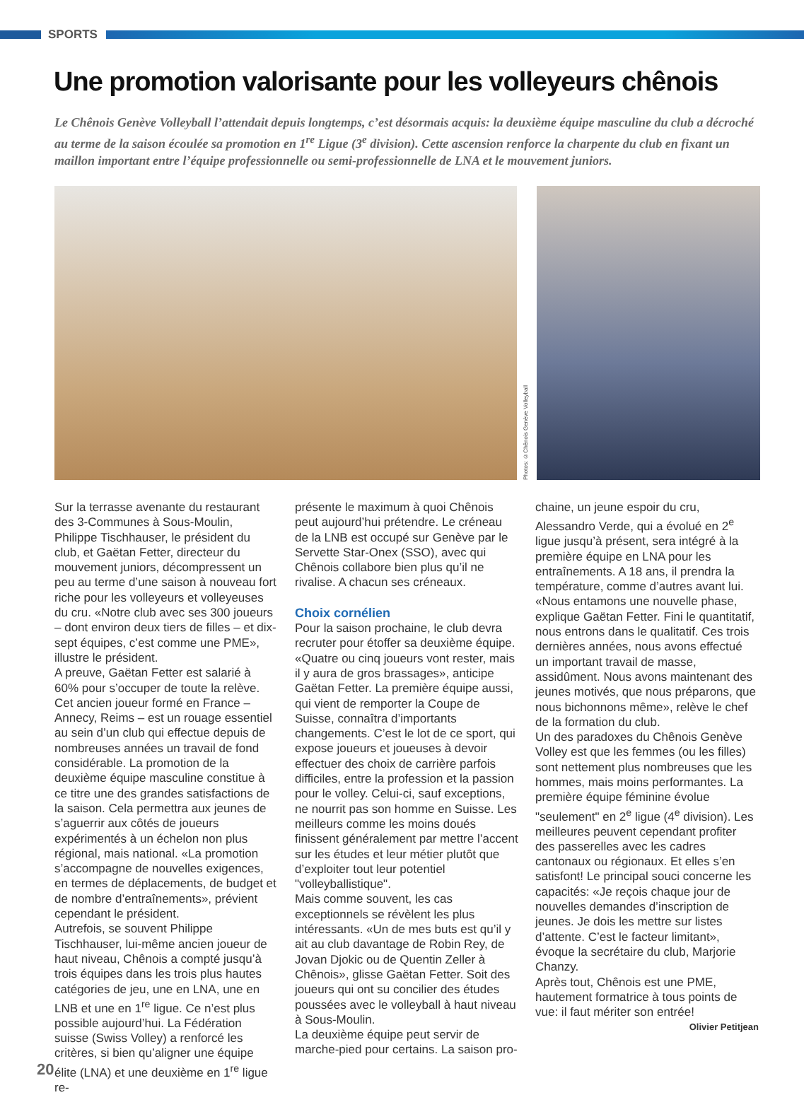SPORTS
Une promotion valorisante pour les volleyeurs chênois
Le Chênois Genève Volleyball l’attendait depuis longtemps, c’est désormais acquis: la deuxième équipe masculine du club a décroché au terme de la saison écoulée sa promotion en 1<sup>re</sup> Ligue (3<sup>e</sup> division). Cette ascension renforce la charpente du club en fixant un maillon important entre l’équipe professionnelle ou semi-professionnelle de LNA et le mouvement juniors.
Photos: ©Chênois Genève Volleyball
Sur la terrasse avenante du restaurant des 3-Communes à Sous-Moulin, Philippe Tischhauser, le président du club, et Gaëtan Fetter, directeur du mouvement juniors, décompressent un peu au terme d’une saison à nouveau fort riche pour les volleyeurs et volleyeuses du cru. «Notre club avec ses 300 joueurs – dont environ deux tiers de filles – et dix-sept équipes, c’est comme une PME», illustre le président.
A preuve, Gaëtan Fetter est salarié à 60% pour s’occuper de toute la relève. Cet ancien joueur formé en France – Annecy, Reims – est un rouage essentiel au sein d’un club qui effectue depuis de nombreuses années un travail de fond considérable. La promotion de la deuxième équipe masculine constitue à ce titre une des grandes satisfactions de la saison. Cela permettra aux jeunes de s’aguerrir aux côtés de joueurs expérimentés à un échelon non plus régional, mais national. «La promotion s’accompagne de nouvelles exigences, en termes de déplacements, de budget et de nombre d’entraînements», prévient cependant le président.
Autrefois, se souvent Philippe Tischhauser, lui-même ancien joueur de haut niveau, Chênois a compté jusqu’à trois équipes dans les trois plus hautes catégories de jeu, une en LNA, une en LNB et une en 1<sup>re</sup> ligue. Ce n’est plus possible aujourd’hui. La Fédération suisse (Swiss Volley) a renforcé les critères, si bien qu’aligner une équipe élite (LNA) et une deuxième en 1<sup>re</sup> ligue re-
présente le maximum à quoi Chênois peut aujourd’hui prétendre. Le créneau de la LNB est occupé sur Genève par le Servette Star-Onex (SSO), avec qui Chênois collabore bien plus qu’il ne rivalise. A chacun ses créneaux.
Choix cornélien
Pour la saison prochaine, le club devra recruter pour étoffer sa deuxième équipe. «Quatre ou cinq joueurs vont rester, mais il y aura de gros brassages», anticipe Gaëtan Fetter. La première équipe aussi, qui vient de remporter la Coupe de Suisse, connaîtra d’importants changements. C’est le lot de ce sport, qui expose joueurs et joueuses à devoir effectuer des choix de carrière parfois difficiles, entre la profession et la passion pour le volley. Celui-ci, sauf exceptions, ne nourrit pas son homme en Suisse. Les meilleurs comme les moins doués finissent généralement par mettre l’accent sur les études et leur métier plutôt que d’exploiter tout leur potentiel "volleyballistique".
Mais comme souvent, les cas exceptionnels se révèlent les plus intéressants. «Un de mes buts est qu’il y ait au club davantage de Robin Rey, de Jovan Djokic ou de Quentin Zeller à Chênois», glisse Gaëtan Fetter. Soit des joueurs qui ont su concilier des études poussées avec le volleyball à haut niveau à Sous-Moulin.
La deuxième équipe peut servir de marche-pied pour certains. La saison pro-
chaine, un jeune espoir du cru, Alessandro Verde, qui a évolué en 2<sup>e</sup> ligue jusqu’à présent, sera intégré à la première équipe en LNA pour les entraînements. A 18 ans, il prendra la température, comme d’autres avant lui.
«Nous entamons une nouvelle phase, explique Gaëtan Fetter. Fini le quantitatif, nous entrons dans le qualitatif. Ces trois dernières années, nous avons effectué un important travail de masse, assidûment. Nous avons maintenant des jeunes motivés, que nous préparons, que nous bichonnons même», relève le chef de la formation du club.
Un des paradoxes du Chênois Genève Volley est que les femmes (ou les filles) sont nettement plus nombreuses que les hommes, mais moins performantes. La première équipe féminine évolue "seulement" en 2<sup>e</sup> ligue (4<sup>e</sup> division). Les meilleures peuvent cependant profiter des passerelles avec les cadres cantonaux ou régionaux. Et elles s’en satisfont! Le principal souci concerne les capacités: «Je reçois chaque jour de nouvelles demandes d’inscription de jeunes. Je dois les mettre sur listes d’attente. C’est le facteur limitant», évoque la secrétaire du club, Marjorie Chanzy.
Après tout, Chênois est une PME, hautement formatrice à tous points de vue: il faut mériter son entrée!
Olivier Petitjean
20